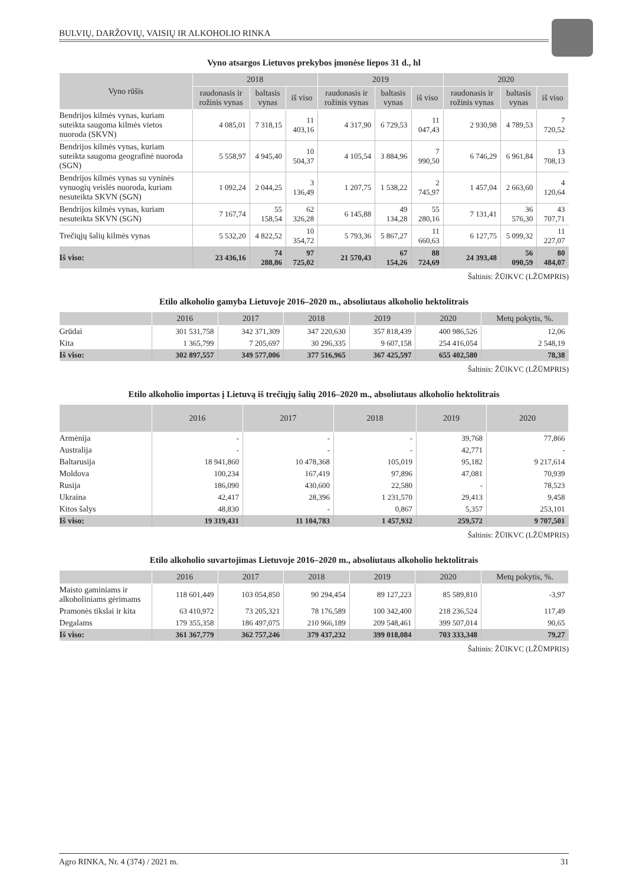BULVIŲ, DARŽOVIŲ, VAISIŲ IR ALKOHOLIO RINKA
Vyno atsargos Lietuvos prekybos įmonėse liepos 31 d., hl
| Vyno rūšis | 2018 | | | 2019 | | | 2020 | | |
| --- | --- | --- | --- | --- | --- | --- | --- | --- | --- |
| | raudonasis ir rožinis vynas | baltasis vynas | iš viso | raudonasis ir rožinis vynas | baltasis vynas | iš viso | raudonasis ir rožinis vynas | baltasis vynas | iš viso |
| Bendrijos kilmės vynas, kuriam suteikta saugoma kilmės vietos nuoroda (SKVN) | 4 085,01 | 7 318,15 | 11 403,16 | 4 317,90 | 6 729,53 | 11 047,43 | 2 930,98 | 4 789,53 | 7 720,52 |
| Bendrijos kilmės vynas, kuriam suteikta saugoma geografinė nuoroda (SGN) | 5 558,97 | 4 945,40 | 10 504,37 | 4 105,54 | 3 884,96 | 7 990,50 | 6 746,29 | 6 961,84 | 13 708,13 |
| Bendrijos kilmės vynas su vyninės vynuogių veislės nuoroda, kuriam nesuteikta SKVN (SGN) | 1 092,24 | 2 044,25 | 3 136,49 | 1 207,75 | 1 538,22 | 2 745,97 | 1 457,04 | 2 663,60 | 4 120,64 |
| Bendrijos kilmės vynas, kuriam nesuteikta SKVN (SGN) | 7 167,74 | 55 158,54 | 62 326,28 | 6 145,88 | 49 134,28 | 55 280,16 | 7 131,41 | 36 576,30 | 43 707,71 |
| Trečiųjų šalių kilmės vynas | 5 532,20 | 4 822,52 | 10 354,72 | 5 793,36 | 5 867,27 | 11 660,63 | 6 127,75 | 5 099,32 | 11 227,07 |
| Iš viso: | 23 436,16 | 74 288,86 | 97 725,02 | 21 570,43 | 67 154,26 | 88 724,69 | 24 393,48 | 56 090,59 | 80 484,07 |
Šaltinis: ŽŪIKVC (LŽŪMPRIS)
Etilo alkoholio gamyba Lietuvoje 2016–2020 m., absoliutaus alkoholio hektolitrais
| | 2016 | 2017 | 2018 | 2019 | 2020 | Metų pokytis, %. |
| --- | --- | --- | --- | --- | --- | --- |
| Grūdai | 301 531,758 | 342 371,309 | 347 220,630 | 357 818,439 | 400 986,526 | 12,06 |
| Kita | 1 365,799 | 7 205,697 | 30 296,335 | 9 607,158 | 254 416,054 | 2 548,19 |
| Iš viso: | 302 897,557 | 349 577,006 | 377 516,965 | 367 425,597 | 655 402,580 | 78,38 |
Šaltinis: ŽŪIKVC (LŽŪMPRIS)
Etilo alkoholio importas į Lietuvą iš trečiųjų šalių 2016–2020 m., absoliutaus alkoholio hektolitrais
| | 2016 | 2017 | 2018 | 2019 | 2020 |
| --- | --- | --- | --- | --- | --- |
| Armėnija | - | - | - | 39,768 | 77,866 |
| Australija | - | - | - | 42,771 | - |
| Baltarusija | 18 941,860 | 10 478,368 | 105,019 | 95,182 | 9 217,614 |
| Moldova | 100,234 | 167,419 | 97,896 | 47,081 | 70,939 |
| Rusija | 186,090 | 430,600 | 22,580 | - | 78,523 |
| Ukraina | 42,417 | 28,396 | 1 231,570 | 29,413 | 9,458 |
| Kitos šalys | 48,830 | - | 0,867 | 5,357 | 253,101 |
| Iš viso: | 19 319,431 | 11 104,783 | 1 457,932 | 259,572 | 9 707,501 |
Šaltinis: ŽŪIKVC (LŽŪMPRIS)
Etilo alkoholio suvartojimas Lietuvoje 2016–2020 m., absoliutaus alkoholio hektolitrais
| | 2016 | 2017 | 2018 | 2019 | 2020 | Metų pokytis, %. |
| --- | --- | --- | --- | --- | --- | --- |
| Maisto gaminiams ir alkoholiniams gėrimams | 118 601,449 | 103 054,850 | 90 294,454 | 89 127,223 | 85 589,810 | -3,97 |
| Pramonės tikslai ir kita | 63 410,972 | 73 205,321 | 78 176,589 | 100 342,400 | 218 236,524 | 117,49 |
| Degalams | 179 355,358 | 186 497,075 | 210 966,189 | 209 548,461 | 399 507,014 | 90,65 |
| Iš viso: | 361 367,779 | 362 757,246 | 379 437,232 | 399 018,084 | 703 333,348 | 79,27 |
Šaltinis: ŽŪIKVC (LŽŪMPRIS)
Agro RINKA, Nr. 4 (374) / 2021 m. 31